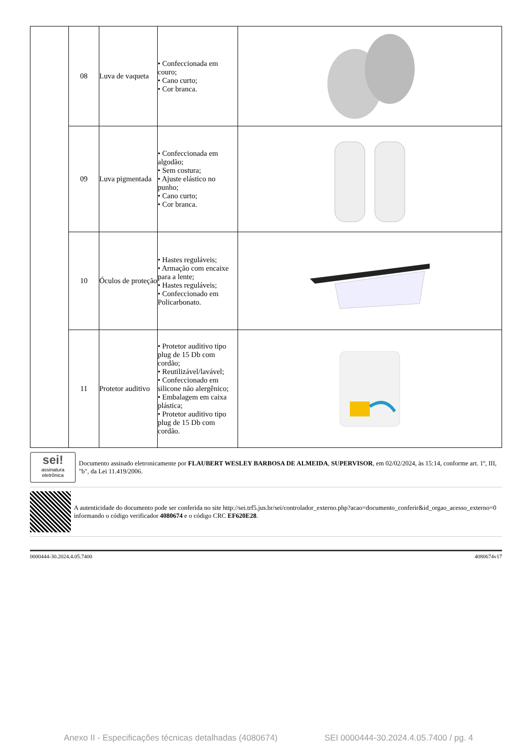| | 08 | Luva de vaqueta | • Confeccionada em couro; • Cano curto; • Cor branca. | |
| | 09 | Luva pigmentada | • Confeccionada em algodão; • Sem costura; • Ajuste elástico no punho; • Cano curto; • Cor branca. | |
| | 10 | Óculos de proteção | • Hastes reguláveis; • Armação com encaixe para a lente; • Hastes reguláveis; • Confeccionado em Policarbonato. | |
| | 11 | Protetor auditivo | • Protetor auditivo tipo plug de 15 Db com cordão; • Reutilizável/lavável; • Confeccionado em silicone não alergênico; • Embalagem em caixa plástica; • Protetor auditivo tipo plug de 15 Db com cordão. | |
sei!
assinatura eletrônica
Documento assinado eletronicamente por FLAUBERT WESLEY BARBOSA DE ALMEIDA, SUPERVISOR, em 02/02/2024, às 15:14, conforme art. 1º, III, "b", da Lei 11.419/2006.
A autenticidade do documento pode ser conferida no site http://sei.trf5.jus.br/sei/controlador_externo.php?acao=documento_conferir&id_orgao_acesso_externo=0 informando o código verificador 4080674 e o código CRC EF620E28.
0000444-30.2024.4.05.7400 4080674v17
Anexo II - Especificações técnicas detalhadas (4080674) SEI 0000444-30.2024.4.05.7400 / pg. 4